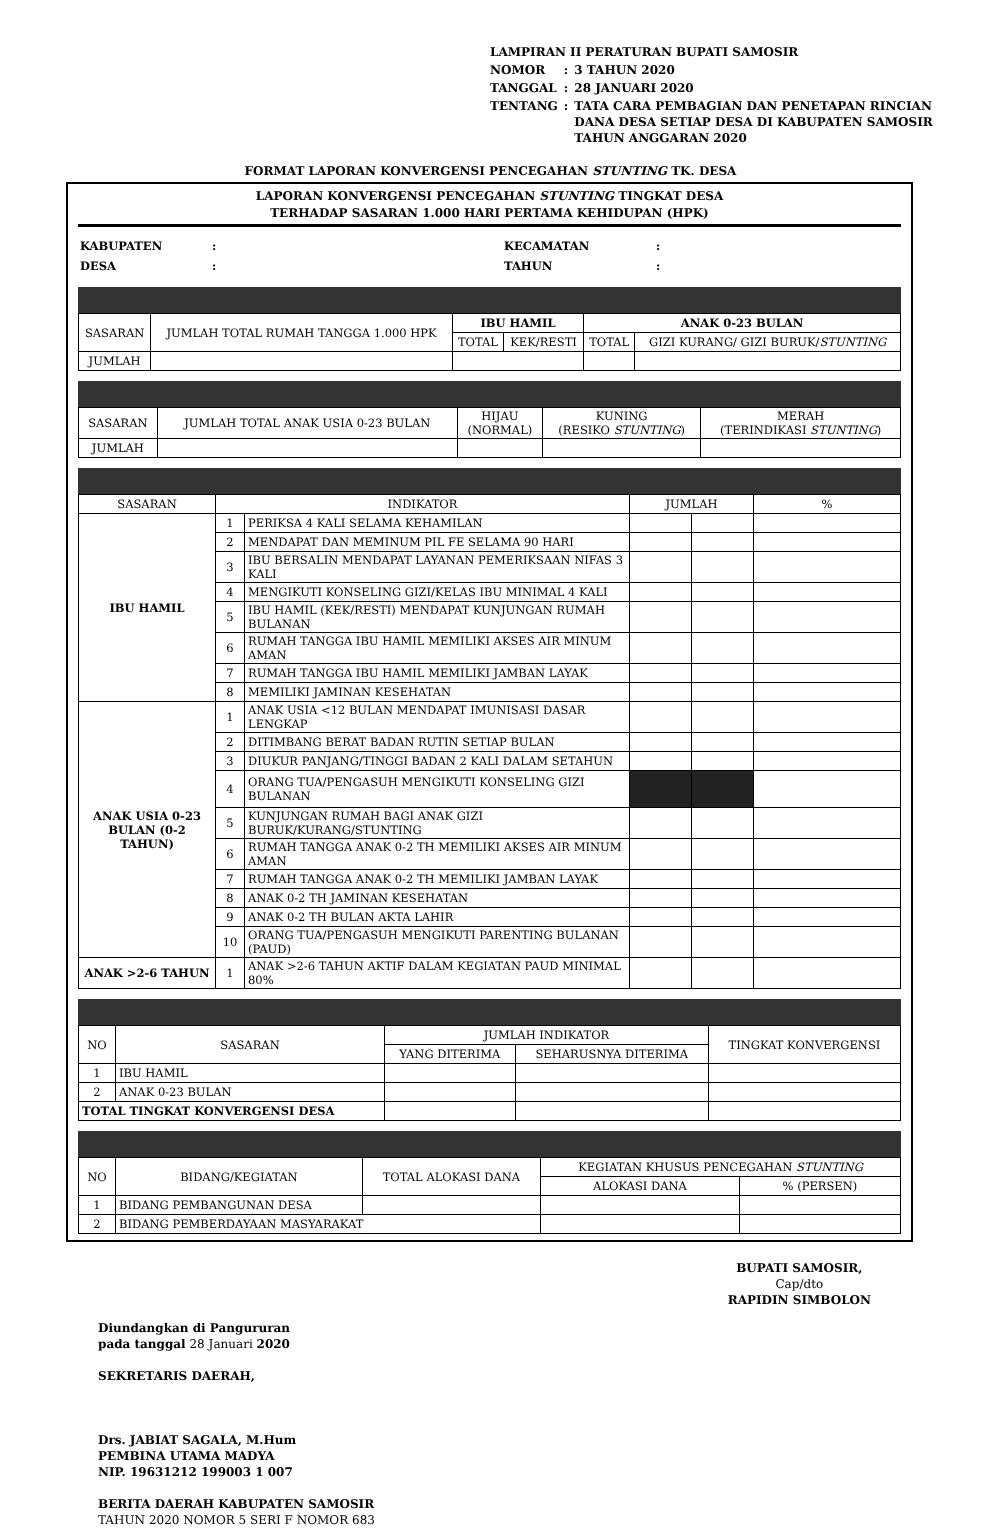| LAMPIRAN II PERATURAN BUPATI SAMOSIR | | |
| NOMOR | : | 3 TAHUN 2020 |
| TANGGAL | : | 28 JANUARI 2020 |
| TENTANG | : | TATA CARA PEMBAGIAN DAN PENETAPAN RINCIAN DANA DESA SETIAP DESA DI KABUPATEN SAMOSIR TAHUN ANGGARAN 2020 |
FORMAT LAPORAN KONVERGENSI PENCEGAHAN STUNTING TK. DESA
LAPORAN KONVERGENSI PENCEGAHAN STUNTING TINGKAT DESA
TERHADAP SASARAN 1.000 HARI PERTAMA KEHIDUPAN (HPK)
| KABUPATEN | : | KECAMATAN | : |
| DESA | : | TAHUN | : |
| SASARAN | JUMLAH TOTAL RUMAH TANGGA 1.000 HPK | IBU HAMIL | | ANAK 0-23 BULAN | |
| | | TOTAL | KEK/RESTI | TOTAL | GIZI KURANG/ GIZI BURUK/ STUNTING |
| JUMLAH | | | | | |
| SASARAN | JUMLAH TOTAL ANAK USIA 0-23 BULAN | HIJAU (NORMAL) | KUNING (RESIKO STUNTING ) | MERAH (TERINDIKASI STUNTING ) |
| JUMLAH | | | | |
| SASARAN | INDIKATOR | | JUMLAH | | % |
| IBU HAMIL | 1 | PERIKSA 4 KALI SELAMA KEHAMILAN | | | |
| | 2 | MENDAPAT DAN MEMINUM PIL FE SELAMA 90 HARI | | | |
| | 3 | IBU BERSALIN MENDAPAT LAYANAN PEMERIKSAAN NIFAS 3 KALI | | | |
| | 4 | MENGIKUTI KONSELING GIZI/KELAS IBU MINIMAL 4 KALI | | | |
| | 5 | IBU HAMIL (KEK/RESTI) MENDAPAT KUNJUNGAN RUMAH BULANAN | | | |
| | 6 | RUMAH TANGGA IBU HAMIL MEMILIKI AKSES AIR MINUM AMAN | | | |
| | 7 | RUMAH TANGGA IBU HAMIL MEMILIKI JAMBAN LAYAK | | | |
| | 8 | MEMILIKI JAMINAN KESEHATAN | | | |
| ANAK USIA 0-23 BULAN (0-2 TAHUN) | 1 | ANAK USIA <12 BULAN MENDAPAT IMUNISASI DASAR LENGKAP | | | |
| | 2 | DITIMBANG BERAT BADAN RUTIN SETIAP BULAN | | | |
| | 3 | DIUKUR PANJANG/TINGGI BADAN 2 KALI DALAM SETAHUN | | | |
| | 4 | ORANG TUA/PENGASUH MENGIKUTI KONSELING GIZI BULANAN | | | |
| | 5 | KUNJUNGAN RUMAH BAGI ANAK GIZI BURUK/KURANG/STUNTING | | | |
| | 6 | RUMAH TANGGA ANAK 0-2 TH MEMILIKI AKSES AIR MINUM AMAN | | | |
| | 7 | RUMAH TANGGA ANAK 0-2 TH MEMILIKI JAMBAN LAYAK | | | |
| | 8 | ANAK 0-2 TH JAMINAN KESEHATAN | | | |
| | 9 | ANAK 0-2 TH BULAN AKTA LAHIR | | | |
| | 10 | ORANG TUA/PENGASUH MENGIKUTI PARENTING BULANAN (PAUD) | | | |
| ANAK >2-6 TAHUN | 1 | ANAK >2-6 TAHUN AKTIF DALAM KEGIATAN PAUD MINIMAL 80% | | | |
| NO | SASARAN | JUMLAH INDIKATOR | | TINGKAT KONVERGENSI |
| | | YANG DITERIMA | SEHARUSNYA DITERIMA | |
| 1 | IBU HAMIL | | | |
| 2 | ANAK 0-23 BULAN | | | |
| TOTAL TINGKAT KONVERGENSI DESA | | | | |
| NO | BIDANG/KEGIATAN | TOTAL ALOKASI DANA | KEGIATAN KHUSUS PENCEGAHAN STUNTING | |
| | | | ALOKASI DANA | % (PERSEN) |
| 1 | BIDANG PEMBANGUNAN DESA | | | |
| 2 | BIDANG PEMBERDAYAAN MASYARAKAT | | | |
Diundangkan di Pangururan
pada tanggal 28 Januari 2020
SEKRETARIS DAERAH,
Drs. JABIAT SAGALA, M.Hum
PEMBINA UTAMA MADYA
NIP. 19631212 199003 1 007
BERITA DAERAH KABUPATEN SAMOSIR
TAHUN 2020 NOMOR 5 SERI F NOMOR 683
BUPATI SAMOSIR,
Cap/dto
RAPIDIN SIMBOLON